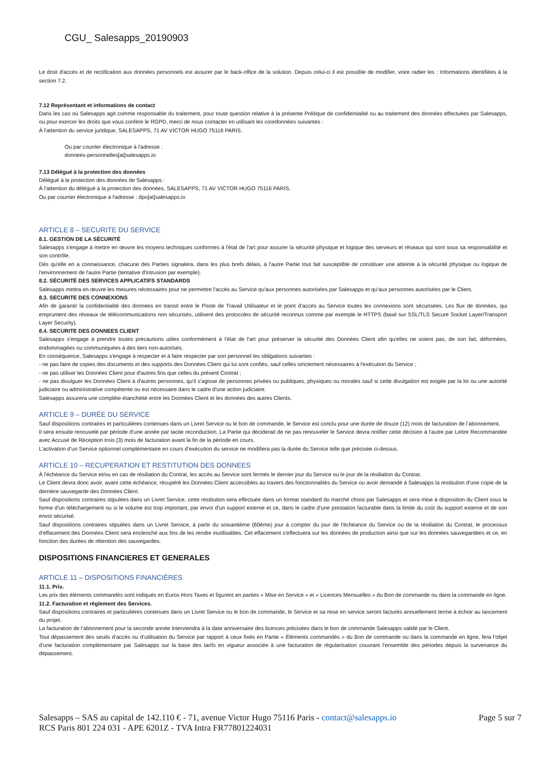CGU_ Salesapps_20190903
Le droit d'accès et de rectification aux données personnels est assurer par le back-office de la solution. Depuis celui-ci il est possible de modifier, voire radier les : Informations identifiées à la section 7.2.
7.12 Représentant et informations de contact
Dans les cas où Salesapps agit comme responsable du traitement, pour toute question relative à la présente Politique de confidentialité ou au traitement des données effectuées par Salesapps, ou pour exercer les droits que vous confère le RGPD, merci de nous contacter en utilisant les coordonnées suivantes :
À l'attention du service juridique, SALESAPPS, 71 AV VICTOR HUGO 75116 PARIS.
Ou par courrier électronique à l'adresse :
donnees-personnelles[at]salesapps.io
7.13 Délégué à la protection des données
Délégué à la protection des données de Salesapps :
À l'attention du délégué à la protection des données, SALESAPPS, 71 AV VICTOR HUGO 75116 PARIS.
Ou par courrier électronique à l'adresse : dpo[at]salesapps.io
ARTICLE 8 – SECURITE DU SERVICE
8.1. GESTION DE LA SÉCURITÉ
Salesapps s'engage à mettre en œuvre les moyens techniques conformes à l'état de l'art pour assurer la sécurité physique et logique des serveurs et réseaux qui sont sous sa responsabilité et son contrôle.
Dès qu'elle en a connaissance, chacune des Parties signalera, dans les plus brefs délais, à l'autre Partie tout fait susceptible de constituer une atteinte à la sécurité physique ou logique de l'environnement de l'autre Partie (tentative d'intrusion par exemple).
8.2. SÉCURITÉ DES SERVICES APPLICATIFS STANDARDS
Salesapps mettra en œuvre les mesures nécessaires pour ne permettre l'accès au Service qu'aux personnes autorisées par Salesapps et qu'aux personnes autorisées par le Client.
8.3. SECURITE DES CONNEXIONS
Afin de garantir la confidentialité des données en transit entre le Poste de Travail Utilisateur et le point d’accès au Service toutes les connexions sont sécurisées. Les flux de données, qui empruntent des réseaux de télécommunications non sécurisés, utilisent des protocoles de sécurité reconnus comme par exemple le HTTPS (basé sur SSL/TLS Secure Socket Layer/Transport Layer Security).
8.4. SECURITE DES DONNEES CLIENT
Salesapps s'engage à prendre toutes précautions utiles conformément à l'état de l'art pour préserver la sécurité des Données Client afin qu'elles ne soient pas, de son fait, déformées, endommagées ou communiquées à des tiers non-autorisés.
En conséquence, Salesapps s'engage à respecter et à faire respecter par son personnel les obligations suivantes :
- ne pas faire de copies des documents et des supports des Données Client qui lui sont confiés, sauf celles strictement nécessaires à l'exécution du Service ;
- ne pas utiliser les Données Client pour d'autres fins que celles du présent Contrat ;
- ne pas divulguer les Données Client à d'autres personnes, qu'il s'agisse de personnes privées ou publiques, physiques ou morales sauf si cette divulgation est exigée par la loi ou une autorité judiciaire ou administrative compétente ou est nécessaire dans le cadre d'une action judiciaire.
Salesapps assurera une complète étanchéité entre les Données Client et les données des autres Clients.
ARTICLE 9 – DURÉE DU SERVICE
Sauf dispositions contraires et particulières contenues dans un Livret Service ou le bon de commande, le Service est conclu pour une durée de douze (12) mois de facturation de l’abonnement.
Il sera ensuite renouvelé par période d’une année par tacite reconduction. La Partie qui déciderait de ne pas renouveler le Service devra notifier cette décision à l’autre par Lettre Recommandée avec Accusé de Réception trois (3) mois de facturation avant la fin de la période en cours.
L’activation d’un Service optionnel complémentaire en cours d’exécution du service ne modifiera pas la durée du Service telle que précisée ci-dessus.
ARTICLE 10 – RECUPERATION ET RESTITUTION DES DONNEES
À l'échéance du Service et/ou en cas de résiliation du Contrat, les accès au Service sont fermés le dernier jour du Service ou le jour de la résiliation du Contrat.
Le Client devra donc avoir, avant cette échéance, récupéré les Données Client accessibles au travers des fonctionnalités du Service ou avoir demandé à Salesapps la restitution d'une copie de la dernière sauvegarde des Données Client.
Sauf dispositions contraires stipulées dans un Livret Service, cette restitution sera effectuée dans un format standard du marché choisi par Salesapps et sera mise à disposition du Client sous la forme d'un téléchargement ou si le volume est trop important, par envoi d'un support externe et ce, dans le cadre d'une prestation facturable dans la limite du coût du support externe et de son envoi sécurisé.
Sauf dispositions contraires stipulées dans un Livret Service, à partir du soixantième (60ème) jour à compter du jour de l'échéance du Service ou de la résiliation du Contrat, le processus d'effacement des Données Client sera enclenché aux fins de les rendre inutilisables. Cet effacement s'effectuera sur les données de production ainsi que sur les données sauvegardées et ce, en fonction des durées de rétention des sauvegardes.
DISPOSITIONS FINANCIERES ET GENERALES
ARTICLE 11 – DISPOSITIONS FINANCIÈRES
11.1. Prix.
Les prix des éléments commandés sont indiqués en Euros Hors Taxes et figurent en parties « Mise en Service » et « Licences Mensuelles » du Bon de commande ou dans la commande en ligne.
11.2. Facturation et règlement des Services.
Sauf dispositions contraires et particulières contenues dans un Livret Service ou le bon de commande, le Service et sa mise en service seront facturés annuellement terme à échoir au lancement du projet.
La facturation de l’abonnement pour la seconde année interviendra à la date anniversaire des licences précisées dans le bon de commande Salesapps validé par le Client.
Tout dépassement des seuils d’accès ou d’utilisation du Service par rapport à ceux fixés en Partie « Éléments commandés » du Bon de commande ou dans la commande en ligne, fera l’objet d’une facturation complémentaire par Salesapps sur la base des tarifs en vigueur associée à une facturation de régularisation couvrant l’ensemble des périodes depuis la survenance du dépassement.
Salesapps – SAS au capital de 142.110 € - 71, avenue Victor Hugo 75116 Paris - contact@salesapps.io
RCS Paris 801 224 031 - APE 6201Z - TVA Intra FR77801224031
Page 5 sur 7